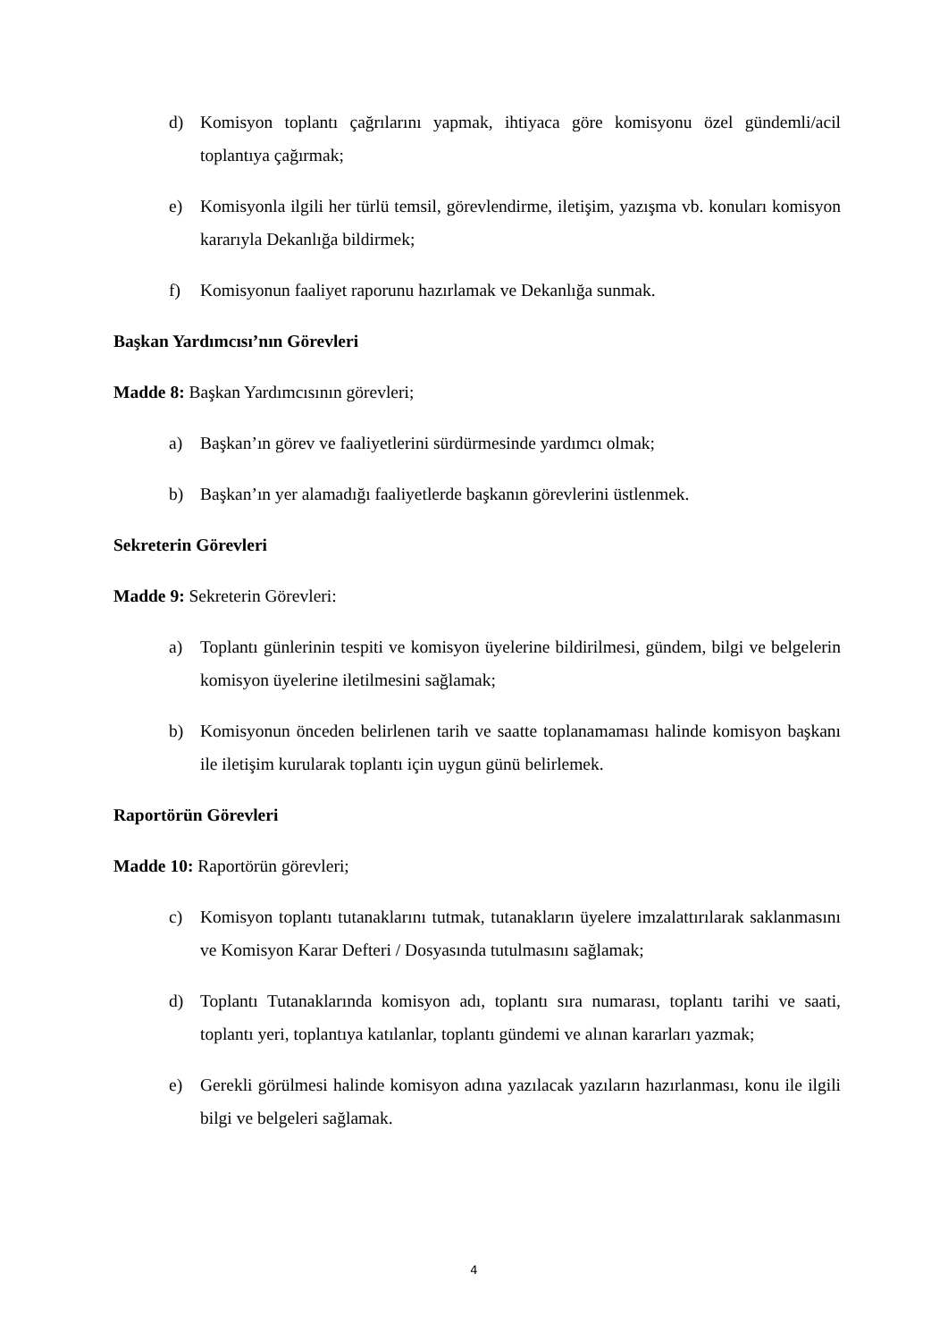d) Komisyon toplantı çağrılarını yapmak, ihtiyaca göre komisyonu özel gündemli/acil toplantıya çağırmak;
e) Komisyonla ilgili her türlü temsil, görevlendirme, iletişim, yazışma vb. konuları komisyon kararıyla Dekanlığa bildirmek;
f) Komisyonun faaliyet raporunu hazırlamak ve Dekanlığa sunmak.
Başkan Yardımcısı’nın Görevleri
Madde 8: Başkan Yardımcısının görevleri;
a) Başkan’ın görev ve faaliyetlerini sürdürmesinde yardımcı olmak;
b) Başkan’ın yer alamadığı faaliyetlerde başkanın görevlerini üstlenmek.
Sekreterin Görevleri
Madde 9: Sekreterin Görevleri:
a) Toplantı günlerinin tespiti ve komisyon üyelerine bildirilmesi, gündem, bilgi ve belgelerin komisyon üyelerine iletilmesini sağlamak;
b) Komisyonun önceden belirlenen tarih ve saatte toplanamaması halinde komisyon başkanı ile iletişim kurularak toplantı için uygun günü belirlemek.
Raportörün Görevleri
Madde 10: Raportörün görevleri;
c) Komisyon toplantı tutanaklarını tutmak, tutanakların üyelere imzalattırılarak saklanmasını ve Komisyon Karar Defteri / Dosyasında tutulmasını sağlamak;
d) Toplantı Tutanaklarında komisyon adı, toplantı sıra numarası, toplantı tarihi ve saati, toplantı yeri, toplantıya katılanlar, toplantı gündemi ve alınan kararları yazmak;
e) Gerekli görülmesi halinde komisyon adına yazılacak yazıların hazırlanması, konu ile ilgili bilgi ve belgeleri sağlamak.
4